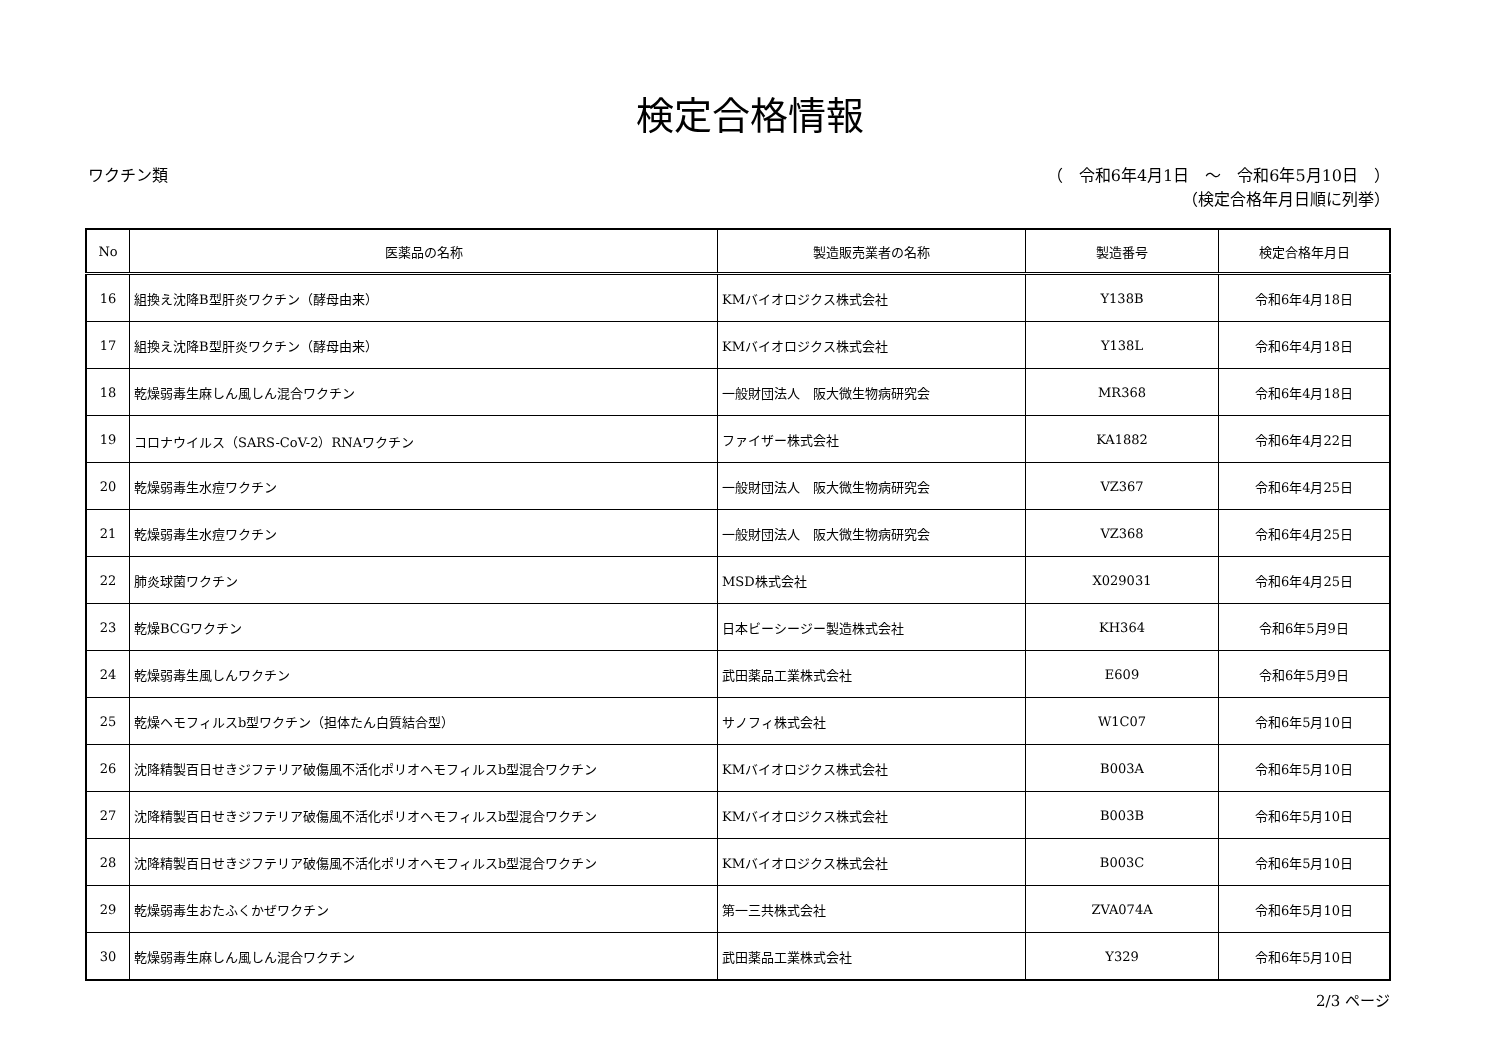検定合格情報
ワクチン類 （　令和6年4月1日　～　令和6年5月10日　）
（検定合格年月日順に列挙）
| No | 医薬品の名称 | 製造販売業者の名称 | 製造番号 | 検定合格年月日 |
| --- | --- | --- | --- | --- |
| 16 | 組換え沈降B型肝炎ワクチン（酵母由来） | KMバイオロジクス株式会社 | Y138B | 令和6年4月18日 |
| 17 | 組換え沈降B型肝炎ワクチン（酵母由来） | KMバイオロジクス株式会社 | Y138L | 令和6年4月18日 |
| 18 | 乾燥弱毒生麻しん風しん混合ワクチン | 一般財団法人 阪大微生物病研究会 | MR368 | 令和6年4月18日 |
| 19 | コロナウイルス（SARS-CoV-2）RNAワクチン | ファイザー株式会社 | KA1882 | 令和6年4月22日 |
| 20 | 乾燥弱毒生水痘ワクチン | 一般財団法人 阪大微生物病研究会 | VZ367 | 令和6年4月25日 |
| 21 | 乾燥弱毒生水痘ワクチン | 一般財団法人 阪大微生物病研究会 | VZ368 | 令和6年4月25日 |
| 22 | 肺炎球菌ワクチン | MSD株式会社 | X029031 | 令和6年4月25日 |
| 23 | 乾燥BCGワクチン | 日本ビーシージー製造株式会社 | KH364 | 令和6年5月9日 |
| 24 | 乾燥弱毒生風しんワクチン | 武田薬品工業株式会社 | E609 | 令和6年5月9日 |
| 25 | 乾燥ヘモフィルスb型ワクチン（担体たん白質結合型） | サノフィ株式会社 | W1C07 | 令和6年5月10日 |
| 26 | 沈降精製百日せきジフテリア破傷風不活化ポリオヘモフィルスb型混合ワクチン | KMバイオロジクス株式会社 | B003A | 令和6年5月10日 |
| 27 | 沈降精製百日せきジフテリア破傷風不活化ポリオヘモフィルスb型混合ワクチン | KMバイオロジクス株式会社 | B003B | 令和6年5月10日 |
| 28 | 沈降精製百日せきジフテリア破傷風不活化ポリオヘモフィルスb型混合ワクチン | KMバイオロジクス株式会社 | B003C | 令和6年5月10日 |
| 29 | 乾燥弱毒生おたふくかぜワクチン | 第一三共株式会社 | ZVA074A | 令和6年5月10日 |
| 30 | 乾燥弱毒生麻しん風しん混合ワクチン | 武田薬品工業株式会社 | Y329 | 令和6年5月10日 |
2/3 ページ